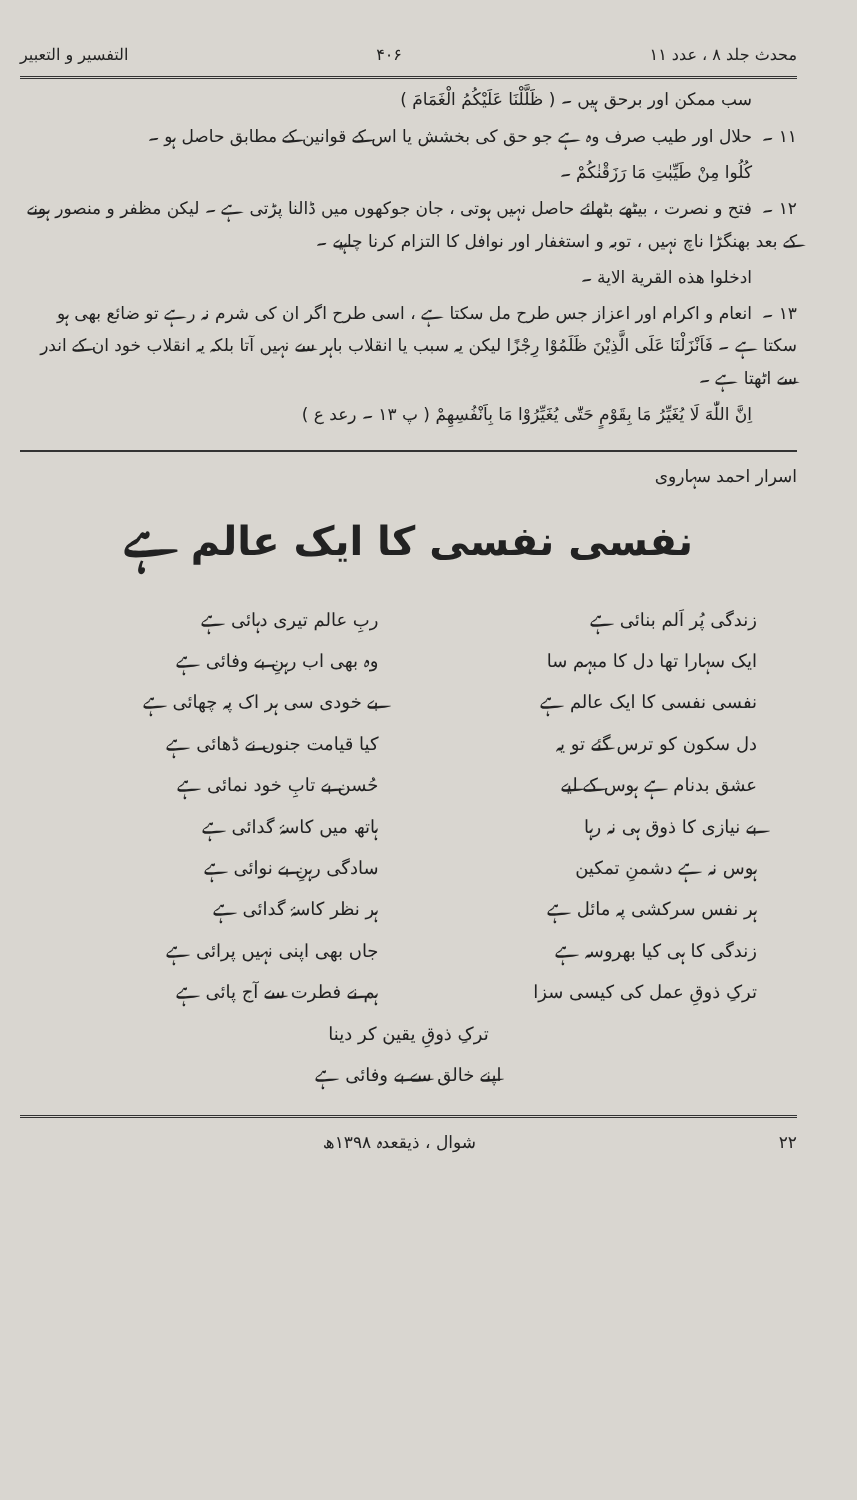محدث جلد ۸ ، عدد ۱۱ ۴۰۶ التفسیر و التعبیر
سب ممکن اور برحق ہیں ۔ ( ظَلَّلْنَا عَلَیْكُمُ الْغَمَامَ )
۱۱ ۔ حلال اور طیب صرف وہ ہے جو حق کی بخشش یا اس کے قوانین کے مطابق حاصل ہو ۔
كُلُوا مِنْ طَيِّبٰتِ مَا رَزَقْنٰكُمْ ۔
۱۲ ۔ فتح و نصرت ، بیٹھے بٹھائے حاصل نہیں ہوتی ، جان جوکھوں میں ڈالنا پڑتی ہے ۔ لیکن مظفر و منصور ہونے کے بعد بھنگڑا ناچ نہیں ، توبہ و استغفار اور نوافل کا التزام کرنا چاہیے ۔
ادخلوا هذه القرية الاية ۔
۱۳ ۔ انعام و اکرام اور اعزاز جس طرح مل سکتا ہے ، اسی طرح اگر ان کی شرم نہ رہے تو ضائع بھی ہو سکتا ہے ۔ فَاَنْزَلْنَا عَلَى الَّذِيْنَ ظَلَمُوْا رِجْزًا لیکن یہ سبب یا انقلاب باہر سے نہیں آتا بلکہ یہ انقلاب خود ان کے اندر سے اٹھتا ہے ۔
اِنَّ اللّٰهَ لَا يُغَيِّرُ مَا بِقَوْمٍ حَتّٰى يُغَيِّرُوْا مَا بِاَنْفُسِهِمْ ( پ ۱۳ ۔ رعد ع )
اسرار احمد سہاروی
نفسی نفسی کا ایک عالم ہے
زندگی پُر اَلم بنائی ہے
ربِ عالم تیری دہائی ہے
ایک سہارا تھا دل کا مبہم سا
وہ بھی اب رہنِ بے وفائی ہے
نفسی نفسی کا ایک عالم ہے
بے خودی سی ہر اک پہ چھائی ہے
دل سکون کو ترس گئے تو یہ
کیا قیامت جنوں نے ڈھائی ہے
عشق بدنام ہے ہوس کے لیے
حُسن بے تابِ خود نمائی ہے
بے نیازی کا ذوق ہی نہ رہا
ہاتھ میں کاسۂ گدائی ہے
ہوس نہ ہے دشمنِ تمکین
سادگی رہنِ بے نوائی ہے
ہر نفس سرکشی پہ مائل ہے
ہر نظر کاسۂ گدائی ہے
زندگی کا ہی کیا بھروسہ ہے
جاں بھی اپنی نہیں پرائی ہے
ترکِ ذوقِ عمل کی کیسی سزا
ہم نے فطرت سے آج پائی ہے
ترکِ ذوقِ یقین کر دینا
اپنے خالق سے بے وفائی ہے
۲۲ شوال ، ذیقعدہ ۱۳۹۸ھ